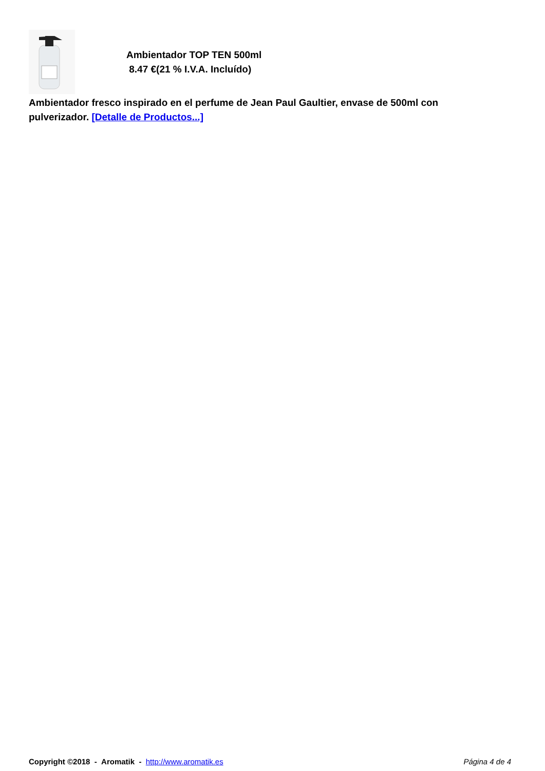Ambientador TOP TEN 500ml
8.47 €(21 % I.V.A. Incluído)
Ambientador fresco inspirado en el perfume de Jean Paul Gaultier, envase de 500ml con pulverizador. [Detalle de Productos...]
Copyright ©2018 - Aromatik - http://www.aromatik.es
Página 4 de 4